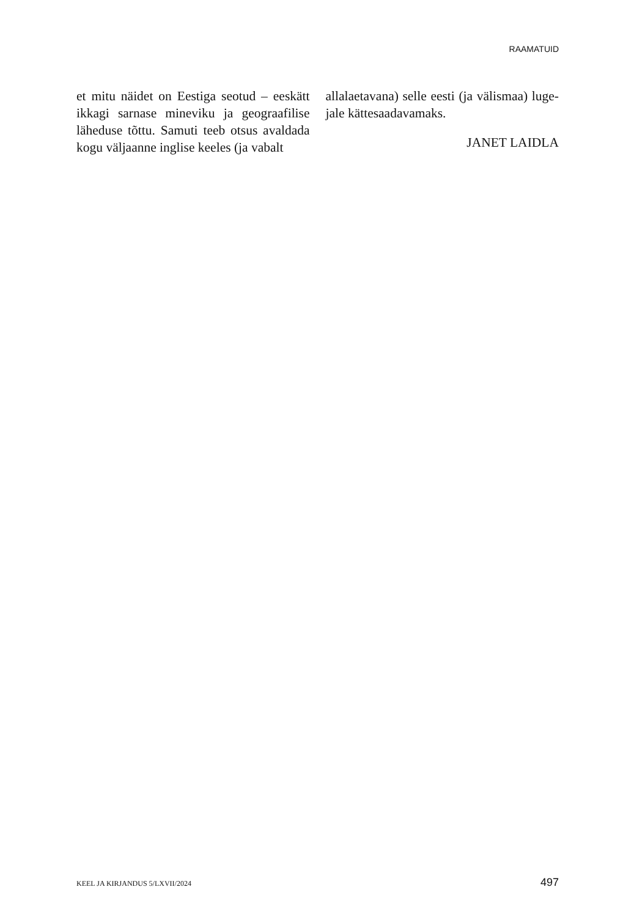RAAMATUID
et mitu näidet on Eestiga seotud – eeskätt ikkagi sarnase mineviku ja geograafilise läheduse tõttu. Samuti teeb otsus avaldada kogu väljaanne inglise keeles (ja vabalt
allalaetavana) selle eesti (ja välismaa) luge-jale kättesaadavamaks.
JANET LAIDLA
KEEL JA KIRJANDUS 5/LXVII/2024 497